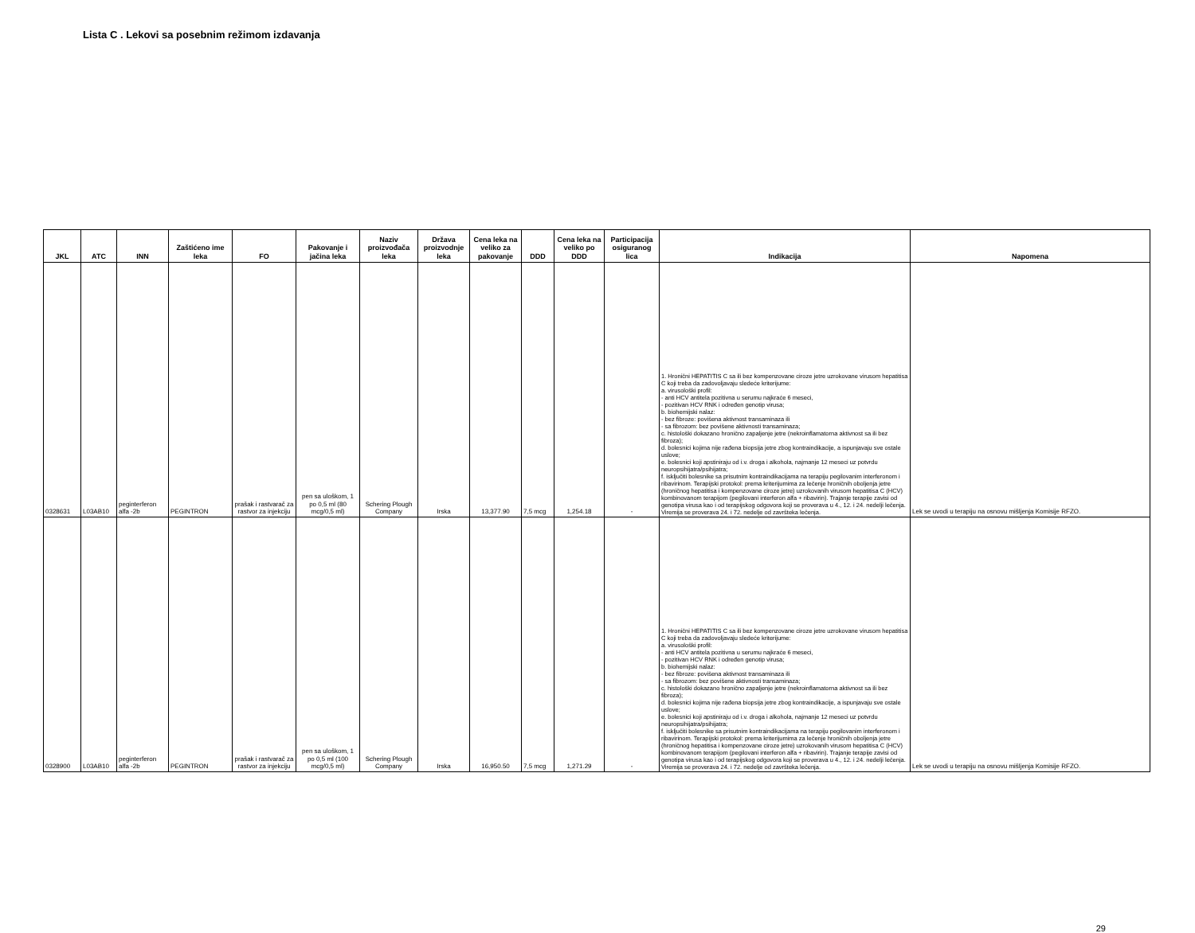Lista C . Lekovi sa posebnim režimom izdavanja
| JKL | ATC | INN | Zaštićeno ime leka | FO | Pakovanje i jačina leka | Naziv proizvođača leka | Država proizvodnje leka | Cena leka na veliko za pakovanje | DDD | Cena leka na veliko po DDD | Participacija osiguranog lica | Indikacija | Napomena |
| --- | --- | --- | --- | --- | --- | --- | --- | --- | --- | --- | --- | --- | --- |
| 0328631 | L03AB10 | peginterferon alfa -2b | PEGINTRON | prašak i rastvarač za rastvor za injekciju | pen sa uloškom, 1 po 0,5 ml (80 mcg/0,5 ml) | Schering Plough Company | Irska | 13,377.90 | 7,5 mcg | 1,254.18 | - | 1. Hronični HEPATITIS C sa ili bez kompenzovane ciroze jetre uzrokovane virusom hepatitisa C koji treba da zadovoljavaju sledeće kriterijume: a. virusološki profil: - anti HCV antitela pozitivna u serumu najkraće 6 meseci, - pozitivan HCV RNK i određen genotip virusa; b. biohemijski nalaz: - bez fibroze: povišena aktivnost transaminaza ili - sa fibrozom: bez povišene aktivnosti transaminaza; c. histološki dokazano hronično zapaljenje jetre (nekroinflamatorna aktivnost sa ili bez fibroza); d. bolesnici kojima nije rađena biopsija jetre zbog kontraindikacije, a ispunjavaju sve ostale uslove; e. bolesnici koji apstiniraju od i.v. droga i alkohola, najmanje 12 meseci uz potvrdu neuropsihijatra/psihijatra; f. isključiti bolesnike sa prisutnim kontraindikacijama na terapiju pegilovanim interferonom i ribavirinom. Terapijski protokol: prema kriterijumima za lečenje hroničnih oboljenja jetre (hroničnog hepatitisa i kompenzovane ciroze jetre) uzrokovanih virusom hepatitisa C (HCV) kombinovanom terapijom (pegilovani interferon alfa + ribavirin). Trajanje terapije zavisi od genotipa virusa kao i od terapijskog odgovora koji se proverava u 4., 12. i 24. nedelji lečenja. Viremija se proverava 24. i 72. nedelje od završteka lečenja. | Lek se uvodi u terapiju na osnovu mišljenja Komisije RFZO. |
| 0328900 | L03AB10 | peginterferon alfa -2b | PEGINTRON | prašak i rastvarač za rastvor za injekciju | pen sa uloškom, 1 po 0,5 ml (100 mcg/0,5 ml) | Schering Plough Company | Irska | 16,950.50 | 7,5 mcg | 1,271.29 | - | 1. Hronični HEPATITIS C sa ili bez kompenzovane ciroze jetre uzrokovane virusom hepatitisa C koji treba da zadovoljavaju sledeće kriterijume: a. virusološki profil: - anti HCV antitela pozitivna u serumu najkraće 6 meseci, - pozitivan HCV RNK i određen genotip virusa; b. biohemijski nalaz: - bez fibroze: povišena aktivnost transaminaza ili - sa fibrozom: bez povišene aktivnosti transaminaza; c. histološki dokazano hronično zapaljenje jetre (nekroinflamatorna aktivnost sa ili bez fibroza); d. bolesnici kojima nije rađena biopsija jetre zbog kontraindikacije, a ispunjavaju sve ostale uslove; e. bolesnici koji apstiniraju od i.v. droga i alkohola, najmanje 12 meseci uz potvrdu neuropsihijatra/psihijatra; f. isključiti bolesnike sa prisutnim kontraindikacijama na terapiju pegilovanim interferonom i ribavirinom. Terapijski protokol: prema kriterijumima za lečenje hroničnih oboljenja jetre (hroničnog hepatitisa i kompenzovane ciroze jetre) uzrokovanih virusom hepatitisa C (HCV) kombinovanom terapijom (pegilovani interferon alfa + ribavirin). Trajanje terapije zavisi od genotipa virusa kao i od terapijskog odgovora koji se proverava u 4., 12. i 24. nedelji lečenja. Viremija se proverava 24. i 72. nedelje od završteka lečenja. | Lek se uvodi u terapiju na osnovu mišljenja Komisije RFZO. |
29